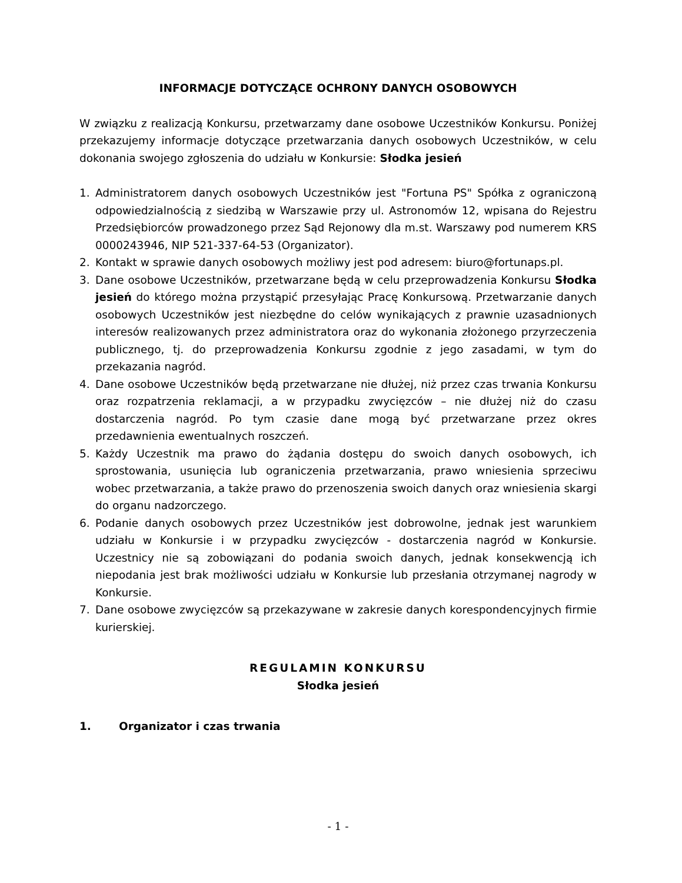INFORMACJE DOTYCZĄCE OCHRONY DANYCH OSOBOWYCH
W związku z realizacją Konkursu, przetwarzamy dane osobowe Uczestników Konkursu. Poniżej przekazujemy informacje dotyczące przetwarzania danych osobowych Uczestników, w celu dokonania swojego zgłoszenia do udziału w Konkursie: Słodka jesień
1. Administratorem danych osobowych Uczestników jest "Fortuna PS" Spółka z ograniczoną odpowiedzialnością z siedzibą w Warszawie przy ul. Astronomów 12, wpisana do Rejestru Przedsiębiorców prowadzonego przez Sąd Rejonowy dla m.st. Warszawy pod numerem KRS 0000243946, NIP 521-337-64-53 (Organizator).
2. Kontakt w sprawie danych osobowych możliwy jest pod adresem: biuro@fortunaps.pl.
3. Dane osobowe Uczestników, przetwarzane będą w celu przeprowadzenia Konkursu Słodka jesień do którego można przystąpić przesyłając Pracę Konkursową. Przetwarzanie danych osobowych Uczestników jest niezbędne do celów wynikających z prawnie uzasadnionych interesów realizowanych przez administratora oraz do wykonania złożonego przyrzeczenia publicznego, tj. do przeprowadzenia Konkursu zgodnie z jego zasadami, w tym do przekazania nagród.
4. Dane osobowe Uczestników będą przetwarzane nie dłużej, niż przez czas trwania Konkursu oraz rozpatrzenia reklamacji, a w przypadku zwycięzców – nie dłużej niż do czasu dostarczenia nagród. Po tym czasie dane mogą być przetwarzane przez okres przedawnienia ewentualnych roszczeń.
5. Każdy Uczestnik ma prawo do żądania dostępu do swoich danych osobowych, ich sprostowania, usunięcia lub ograniczenia przetwarzania, prawo wniesienia sprzeciwu wobec przetwarzania, a także prawo do przenoszenia swoich danych oraz wniesienia skargi do organu nadzorczego.
6. Podanie danych osobowych przez Uczestników jest dobrowolne, jednak jest warunkiem udziału w Konkursie i w przypadku zwycięzców - dostarczenia nagród w Konkursie. Uczestnicy nie są zobowiązani do podania swoich danych, jednak konsekwencją ich niepodania jest brak możliwości udziału w Konkursie lub przesłania otrzymanej nagrody w Konkursie.
7. Dane osobowe zwycięzców są przekazywane w zakresie danych korespondencyjnych firmie kurierskiej.
REGULAMIN KONKURSU
Słodka jesień
1. Organizator i czas trwania
- 1 -